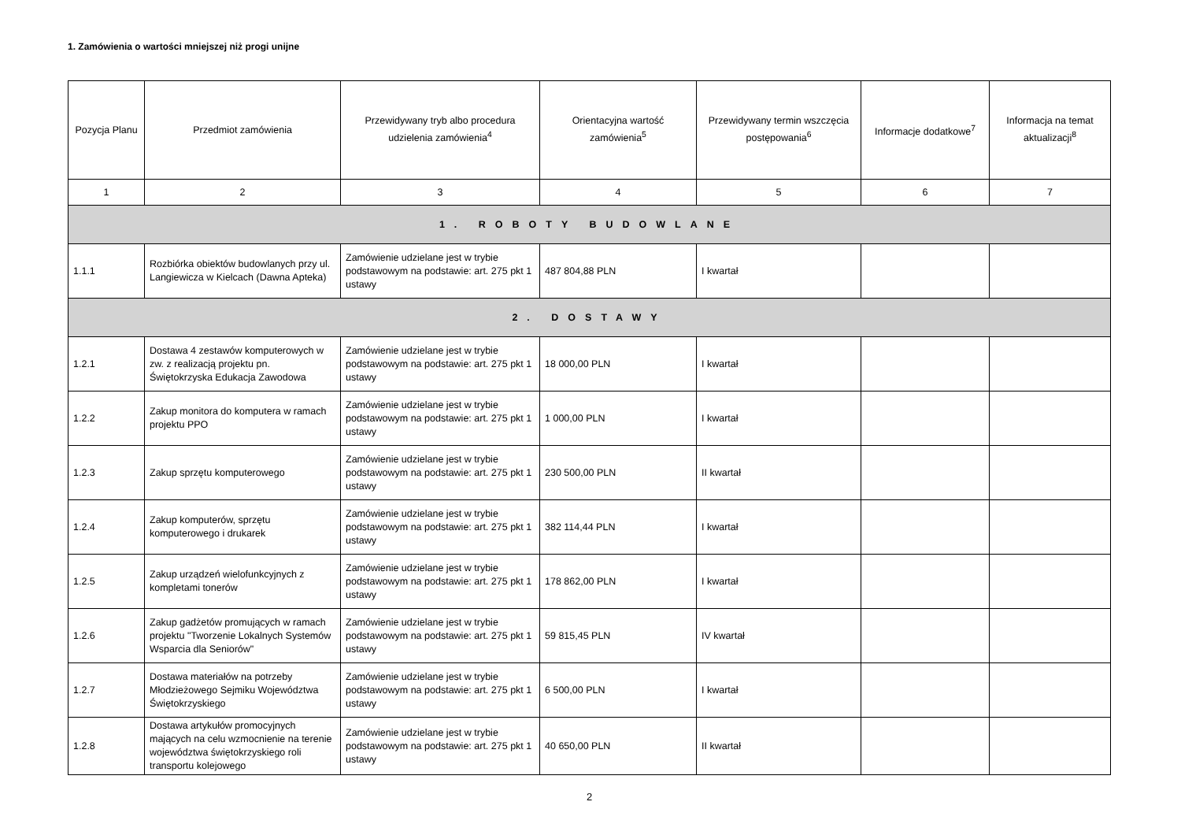1. Zamówienia o wartości mniejszej niż progi unijne
| Pozycja Planu | Przedmiot zamówienia | Przewidywany tryb albo procedura udzielenia zamówienia<sup>4</sup> | Orientacyjna wartość zamówienia<sup>5</sup> | Przewidywany termin wszczęcia postępowania<sup>6</sup> | Informacje dodatkowe<sup>7</sup> | Informacja na temat aktualizacji<sup>8</sup> |
| --- | --- | --- | --- | --- | --- | --- |
| 1 | 2 | 3 | 4 | 5 | 6 | 7 |
| 1. ROBOTY BUDOWLANE | | | | | | |
| 1.1.1 | Rozbiórka obiektów budowlanych przy ul. Langiewicza w Kielcach (Dawna Apteka) | Zamówienie udzielane jest w trybie podstawowym na podstawie: art. 275 pkt 1 ustawy | 487 804,88 PLN | I kwartał | | |
| 2. DOSTAWY | | | | | | |
| 1.2.1 | Dostawa 4 zestawów komputerowych w zw. z realizacją projektu pn. Świętokrzyska Edukacja Zawodowa | Zamówienie udzielane jest w trybie podstawowym na podstawie: art. 275 pkt 1 ustawy | 18 000,00 PLN | I kwartał | | |
| 1.2.2 | Zakup monitora do komputera w ramach projektu PPO | Zamówienie udzielane jest w trybie podstawowym na podstawie: art. 275 pkt 1 ustawy | 1 000,00 PLN | I kwartał | | |
| 1.2.3 | Zakup sprzętu komputerowego | Zamówienie udzielane jest w trybie podstawowym na podstawie: art. 275 pkt 1 ustawy | 230 500,00 PLN | II kwartał | | |
| 1.2.4 | Zakup komputerów, sprzętu komputerowego i drukarek | Zamówienie udzielane jest w trybie podstawowym na podstawie: art. 275 pkt 1 ustawy | 382 114,44 PLN | I kwartał | | |
| 1.2.5 | Zakup urządzeń wielofunkcyjnych z kompletami tonerów | Zamówienie udzielane jest w trybie podstawowym na podstawie: art. 275 pkt 1 ustawy | 178 862,00 PLN | I kwartał | | |
| 1.2.6 | Zakup gadżetów promujących w ramach projektu "Tworzenie Lokalnych Systemów Wsparcia dla Seniorów" | Zamówienie udzielane jest w trybie podstawowym na podstawie: art. 275 pkt 1 ustawy | 59 815,45 PLN | IV kwartał | | |
| 1.2.7 | Dostawa materiałów na potrzeby Młodzieżowego Sejmiku Województwa Świętokrzyskiego | Zamówienie udzielane jest w trybie podstawowym na podstawie: art. 275 pkt 1 ustawy | 6 500,00 PLN | I kwartał | | |
| 1.2.8 | Dostawa artykułów promocyjnych mających na celu wzmocnienie na terenie województwa świętokrzyskiego roli transportu kolejowego | Zamówienie udzielane jest w trybie podstawowym na podstawie: art. 275 pkt 1 ustawy | 40 650,00 PLN | II kwartał | | |
2